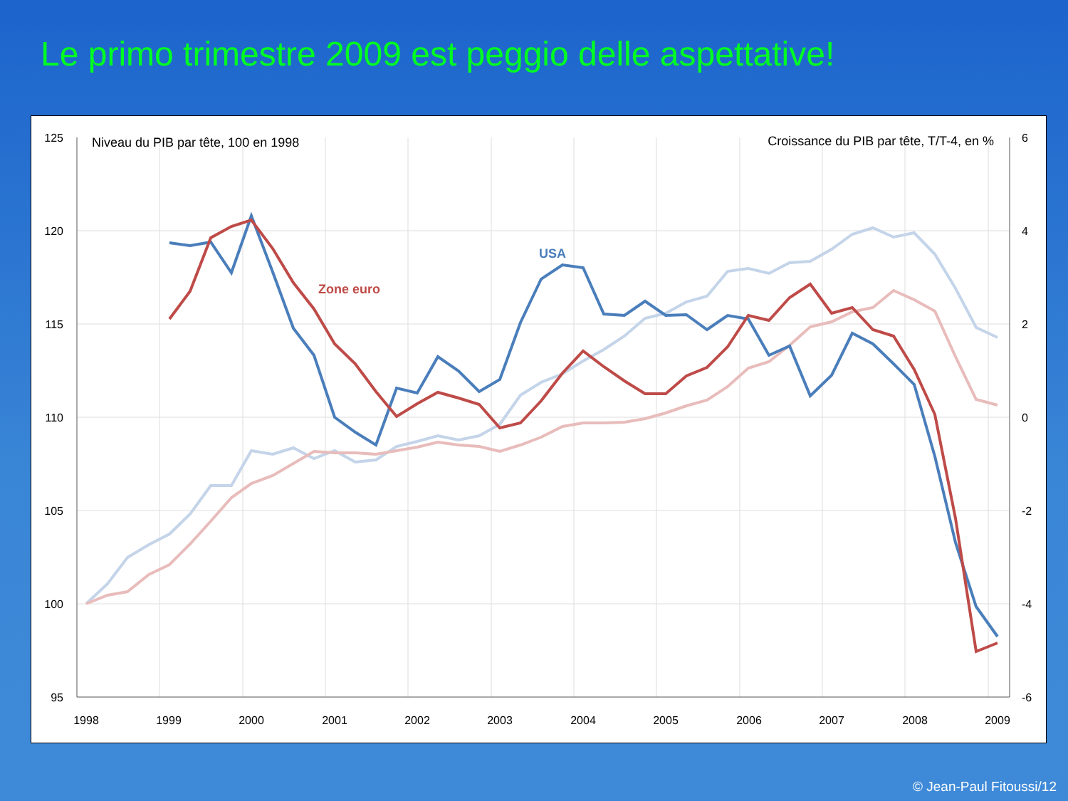Le primo trimestre 2009 est peggio delle aspettative!
125
120
115
110
105
100
95
6
4
2
0
-2
-4
-6
1998
1999
2000
2001
2002
2003
2004
2005
2006
2007
2008
2009
Niveau du PIB par tête, 100 en 1998
Croissance du PIB par tête, T/T-4, en %
USA
Zone euro
© Jean-Paul Fitoussi/12